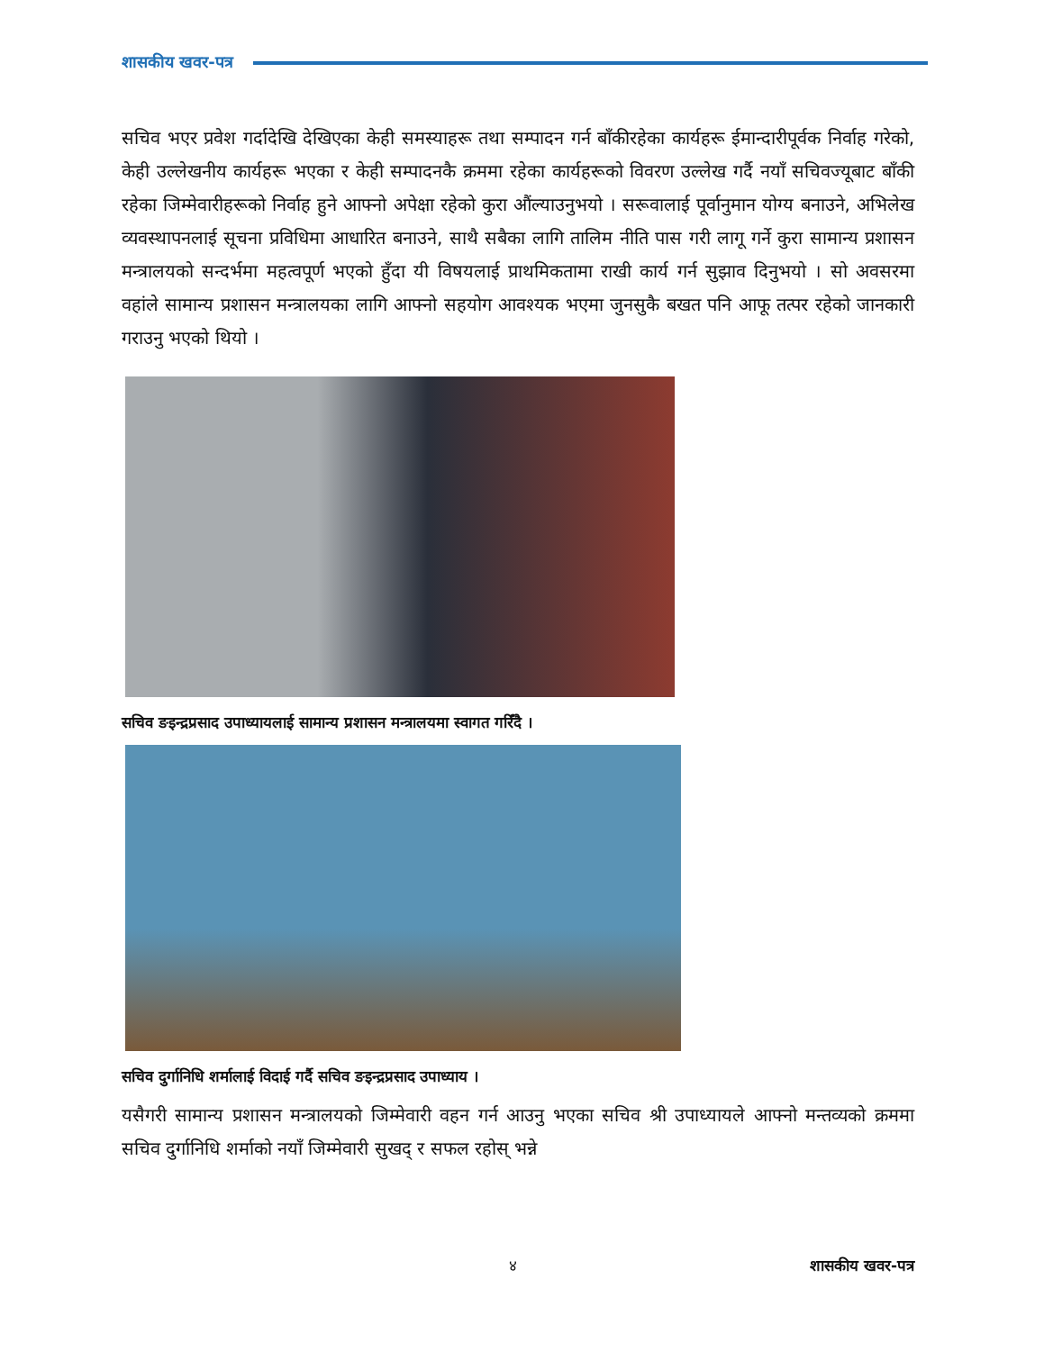शासकीय खवर-पत्र
सचिव भएर प्रवेश गर्दादेखि देखिएका केही समस्याहरू तथा सम्पादन गर्न बाँकीरहेका कार्यहरू ईमान्दारीपूर्वक निर्वाह गरेको, केही उल्लेखनीय कार्यहरू भएका र केही सम्पादनकै क्रममा रहेका कार्यहरूको विवरण उल्लेख गर्दै नयाँ सचिवज्यूबाट बाँकी रहेका जिम्मेवारीहरूको निर्वाह हुने आफ्नो अपेक्षा रहेको कुरा औंल्याउनुभयो । सरूवालाई पूर्वानुमान योग्य बनाउने, अभिलेख व्यवस्थापनलाई सूचना प्रविधिमा आधारित बनाउने, साथै सबैका लागि तालिम नीति पास गरी लागू गर्ने कुरा सामान्य प्रशासन मन्त्रालयको सन्दर्भमा महत्वपूर्ण भएको हुँदा यी विषयलाई प्राथमिकतामा राखी कार्य गर्न सुझाव दिनुभयो । सो अवसरमा वहांले सामान्य प्रशासन मन्त्रालयका लागि आफ्नो सहयोग आवश्यक भएमा जुनसुकै बखत पनि आफू तत्पर रहेको जानकारी गराउनु भएको थियो ।
सचिव ङइन्द्रप्रसाद उपाध्यायलाई सामान्य प्रशासन मन्त्रालयमा स्वागत गरिँदै ।
सचिव दुर्गानिधि शर्मालाई विदाई गर्दै सचिव ङइन्द्रप्रसाद उपाध्याय ।
यसैगरी सामान्य प्रशासन मन्त्रालयको जिम्मेवारी वहन गर्न आउनु भएका सचिव श्री उपाध्यायले आफ्नो मन्तव्यको क्रममा सचिव दुर्गानिधि शर्माको नयाँ जिम्मेवारी सुखद् र सफल रहोस् भन्ने
४ शासकीय खवर-पत्र